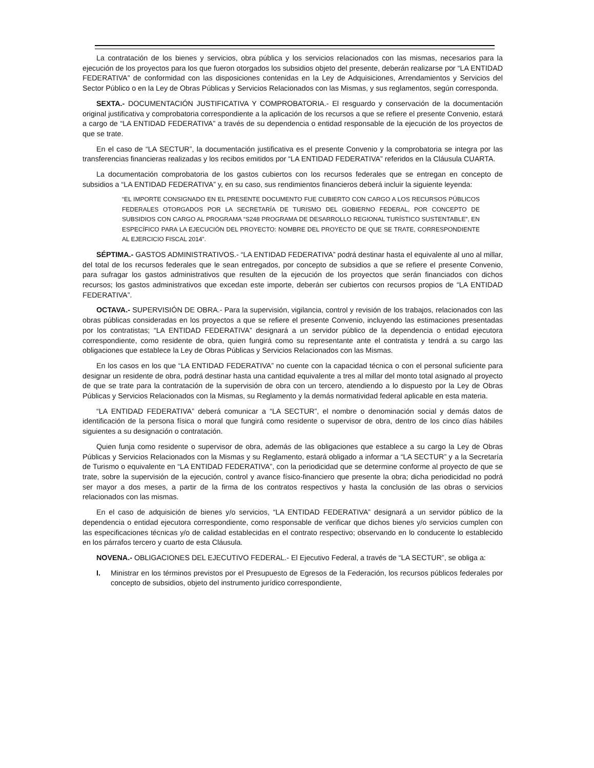La contratación de los bienes y servicios, obra pública y los servicios relacionados con las mismas, necesarios para la ejecución de los proyectos para los que fueron otorgados los subsidios objeto del presente, deberán realizarse por “LA ENTIDAD FEDERATIVA” de conformidad con las disposiciones contenidas en la Ley de Adquisiciones, Arrendamientos y Servicios del Sector Público o en la Ley de Obras Públicas y Servicios Relacionados con las Mismas, y sus reglamentos, según corresponda.
SEXTA.- DOCUMENTACIÓN JUSTIFICATIVA Y COMPROBATORIA.- El resguardo y conservación de la documentación original justificativa y comprobatoria correspondiente a la aplicación de los recursos a que se refiere el presente Convenio, estará a cargo de “LA ENTIDAD FEDERATIVA” a través de su dependencia o entidad responsable de la ejecución de los proyectos de que se trate.
En el caso de “LA SECTUR”, la documentación justificativa es el presente Convenio y la comprobatoria se integra por las transferencias financieras realizadas y los recibos emitidos por “LA ENTIDAD FEDERATIVA” referidos en la Cláusula CUARTA.
La documentación comprobatoria de los gastos cubiertos con los recursos federales que se entregan en concepto de subsidios a “LA ENTIDAD FEDERATIVA” y, en su caso, sus rendimientos financieros deberá incluir la siguiente leyenda:
“EL IMPORTE CONSIGNADO EN EL PRESENTE DOCUMENTO FUE CUBIERTO CON CARGO A LOS RECURSOS PÚBLICOS FEDERALES OTORGADOS POR LA SECRETARÍA DE TURISMO DEL GOBIERNO FEDERAL, POR CONCEPTO DE SUBSIDIOS CON CARGO AL PROGRAMA “S248 PROGRAMA DE DESARROLLO REGIONAL TURÍSTICO SUSTENTABLE”, EN ESPECÍFICO PARA LA EJECUCIÓN DEL PROYECTO: NOMBRE DEL PROYECTO DE QUE SE TRATE, CORRESPONDIENTE AL EJERCICIO FISCAL 2014”.
SÉPTIMA.- GASTOS ADMINISTRATIVOS.- “LA ENTIDAD FEDERATIVA” podrá destinar hasta el equivalente al uno al millar, del total de los recursos federales que le sean entregados, por concepto de subsidios a que se refiere el presente Convenio, para sufragar los gastos administrativos que resulten de la ejecución de los proyectos que serán financiados con dichos recursos; los gastos administrativos que excedan este importe, deberán ser cubiertos con recursos propios de “LA ENTIDAD FEDERATIVA”.
OCTAVA.- SUPERVISIÓN DE OBRA.- Para la supervisión, vigilancia, control y revisión de los trabajos, relacionados con las obras públicas consideradas en los proyectos a que se refiere el presente Convenio, incluyendo las estimaciones presentadas por los contratistas; “LA ENTIDAD FEDERATIVA” designará a un servidor público de la dependencia o entidad ejecutora correspondiente, como residente de obra, quien fungirá como su representante ante el contratista y tendrá a su cargo las obligaciones que establece la Ley de Obras Públicas y Servicios Relacionados con las Mismas.
En los casos en los que “LA ENTIDAD FEDERATIVA” no cuente con la capacidad técnica o con el personal suficiente para designar un residente de obra, podrá destinar hasta una cantidad equivalente a tres al millar del monto total asignado al proyecto de que se trate para la contratación de la supervisión de obra con un tercero, atendiendo a lo dispuesto por la Ley de Obras Públicas y Servicios Relacionados con la Mismas, su Reglamento y la demás normatividad federal aplicable en esta materia.
“LA ENTIDAD FEDERATIVA” deberá comunicar a “LA SECTUR”, el nombre o denominación social y demás datos de identificación de la persona física o moral que fungirá como residente o supervisor de obra, dentro de los cinco días hábiles siguientes a su designación o contratación.
Quien funja como residente o supervisor de obra, además de las obligaciones que establece a su cargo la Ley de Obras Públicas y Servicios Relacionados con la Mismas y su Reglamento, estará obligado a informar a “LA SECTUR” y a la Secretaría de Turismo o equivalente en “LA ENTIDAD FEDERATIVA”, con la periodicidad que se determine conforme al proyecto de que se trate, sobre la supervisión de la ejecución, control y avance físico-financiero que presente la obra; dicha periodicidad no podrá ser mayor a dos meses, a partir de la firma de los contratos respectivos y hasta la conclusión de las obras o servicios relacionados con las mismas.
En el caso de adquisición de bienes y/o servicios, “LA ENTIDAD FEDERATIVA” designará a un servidor público de la dependencia o entidad ejecutora correspondiente, como responsable de verificar que dichos bienes y/o servicios cumplen con las especificaciones técnicas y/o de calidad establecidas en el contrato respectivo; observando en lo conducente lo establecido en los párrafos tercero y cuarto de esta Cláusula.
NOVENA.- OBLIGACIONES DEL EJECUTIVO FEDERAL.- El Ejecutivo Federal, a través de “LA SECTUR”, se obliga a:
I. Ministrar en los términos previstos por el Presupuesto de Egresos de la Federación, los recursos públicos federales por concepto de subsidios, objeto del instrumento jurídico correspondiente,